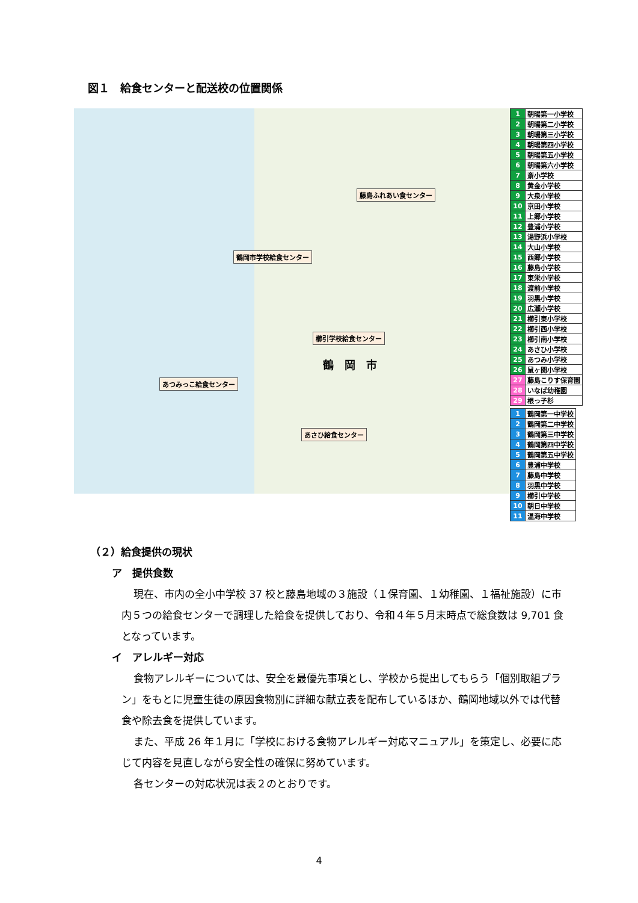図１　給食センターと配送校の位置関係
藤島ふれあい食センター
鶴岡市学校給食センター
櫛引学校給食センター
あつみっこ給食センター
あさひ給食センター
鶴　岡　市
| 1 | 朝暘第一小学校 |
| 2 | 朝暘第二小学校 |
| 3 | 朝暘第三小学校 |
| 4 | 朝暘第四小学校 |
| 5 | 朝暘第五小学校 |
| 6 | 朝暘第六小学校 |
| 7 | 斎小学校 |
| 8 | 黄金小学校 |
| 9 | 大泉小学校 |
| 10 | 京田小学校 |
| 11 | 上郷小学校 |
| 12 | 豊浦小学校 |
| 13 | 湯野浜小学校 |
| 14 | 大山小学校 |
| 15 | 西郷小学校 |
| 16 | 藤島小学校 |
| 17 | 東栄小学校 |
| 18 | 渡前小学校 |
| 19 | 羽黒小学校 |
| 20 | 広瀬小学校 |
| 21 | 櫛引東小学校 |
| 22 | 櫛引西小学校 |
| 23 | 櫛引南小学校 |
| 24 | あさひ小学校 |
| 25 | あつみ小学校 |
| 26 | 鼠ヶ関小学校 |
| 27 | 藤島こりす保育園 |
| 28 | いなば幼稚園 |
| 29 | 根っ子杉 |
| 1 | 鶴岡第一中学校 |
| 2 | 鶴岡第二中学校 |
| 3 | 鶴岡第三中学校 |
| 4 | 鶴岡第四中学校 |
| 5 | 鶴岡第五中学校 |
| 6 | 豊浦中学校 |
| 7 | 藤島中学校 |
| 8 | 羽黒中学校 |
| 9 | 櫛引中学校 |
| 10 | 朝日中学校 |
| 11 | 温海中学校 |
（２）給食提供の現状
ア　提供食数
現在、市内の全小中学校 37 校と藤島地域の３施設（１保育園、１幼稚園、１福祉施設）に市内５つの給食センターで調理した給食を提供しており、令和４年５月末時点で総食数は 9,701 食となっています。
イ　アレルギー対応
食物アレルギーについては、安全を最優先事項とし、学校から提出してもらう「個別取組プラン」をもとに児童生徒の原因食物別に詳細な献立表を配布しているほか、鶴岡地域以外では代替食や除去食を提供しています。
また、平成 26 年１月に「学校における食物アレルギー対応マニュアル」を策定し、必要に応じて内容を見直しながら安全性の確保に努めています。
各センターの対応状況は表２のとおりです。
4